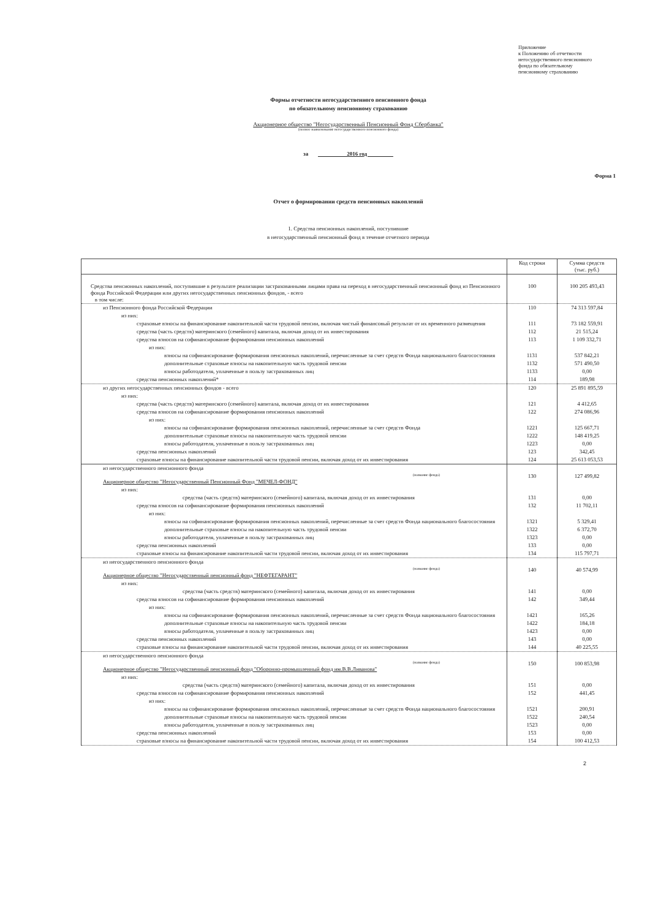Приложение
к Положению об отчетности
негосударственного пенсионного
фонда по обязательному
пенсионному страхованию
Формы отчетности негосударственного пенсионного фонда
по обязательному пенсионному страхованию
Акционерное общество "Негосударственный Пенсионный Фонд Сбербанка"
(полное наименование негосударственного пенсионного фонда)
за 2016 год
Форма 1
Отчет о формировании средств пенсионных накоплений
1. Средства пенсионных накоплений, поступившие
в негосударственный пенсионный фонд в течение отчетного периода
| | Код строки | Сумма средств (тыс. руб.) |
| --- | --- | --- |
| Средства пенсионных накоплений, поступившие в результате реализации застрахованными лицами права на переход в негосударственный пенсионный фонд из Пенсионного фонда Российской Федерации или других негосударственных пенсионных фондов, - всего в том числе: | 100 | 100 205 493,43 |
| из Пенсионного фонда Российской Федерации | 110 | 74 313 597,84 |
| из них: | | |
| страховые взносы на финансирование накопительной части трудовой пенсии, включая чистый финансовый результат от их временного размещения | 111 | 73 182 559,91 |
| средства (часть средств) материнского (семейного) капитала, включая доход от их инвестирования | 112 | 21 515,24 |
| средства взносов на софинансирование формирования пенсионных накоплений | 113 | 1 109 332,71 |
| из них: | | |
| взносы на софинансирование формирования пенсионных накоплений, перечисленные за счет средств Фонда национального благосостояния | 1131 | 537 842,21 |
| дополнительные страховые взносы на накопительную часть трудовой пенсии | 1132 | 571 490,50 |
| взносы работодателя, уплаченные в пользу застрахованных лиц | 1133 | 0,00 |
| средства пенсионных накоплений* | 114 | 189,98 |
| из других негосударственных пенсионных фондов - всего | 120 | 25 891 895,59 |
| из них: | | |
| средства (часть средств) материнского (семейного) капитала, включая доход от их инвестирования | 121 | 4 412,65 |
| средства взносов на софинансирование формирования пенсионных накоплений | 122 | 274 086,96 |
| из них: | | |
| взносы на софинансирование формирования пенсионных накоплений, перечисленные за счет средств Фонда | 1221 | 125 667,71 |
| дополнительные страховые взносы на накопительную часть трудовой пенсии | 1222 | 148 419,25 |
| взносы работодателя, уплаченные в пользу застрахованных лиц | 1223 | 0,00 |
| средства пенсионных накоплений | 123 | 342,45 |
| страховые взносы на финансирование накопительной части трудовой пенсии, включая доход от их инвестирования | 124 | 25 613 053,53 |
| из негосударственного пенсионного фонда (название фонда) Акционерное общество "Негосударственный Пенсионный Фонд "МЕЧЕЛ-ФОНД" | 130 | 127 499,82 |
| из них: | | |
| средства (часть средств) материнского (семейного) капитала, включая доход от их инвестирования | 131 | 0,00 |
| средства взносов на софинансирование формирования пенсионных накоплений | 132 | 11 702,11 |
| из них: | | |
| взносы на софинансирование формирования пенсионных накоплений, перечисленные за счет средств Фонда национального благосостояния | 1321 | 5 329,41 |
| дополнительные страховые взносы на накопительную часть трудовой пенсии | 1322 | 6 372,70 |
| взносы работодателя, уплаченные в пользу застрахованных лиц | 1323 | 0,00 |
| средства пенсионных накоплений | 133 | 0,00 |
| страховые взносы на финансирование накопительной части трудовой пенсии, включая доход от их инвестирования | 134 | 115 797,71 |
| из негосударственного пенсионного фонда (название фонда) Акционерное общество "Негосударственный пенсионный фонд "НЕФТЕГАРАНТ" | 140 | 40 574,99 |
| из них: | | |
| средства (часть средств) материнского (семейного) капитала, включая доход от их инвестирования | 141 | 0,00 |
| средства взносов на софинансирование формирования пенсионных накоплений | 142 | 349,44 |
| из них: | | |
| взносы на софинансирование формирования пенсионных накоплений, перечисленные за счет средств Фонда национального благосостояния | 1421 | 165,26 |
| дополнительные страховые взносы на накопительную часть трудовой пенсии | 1422 | 184,18 |
| взносы работодателя, уплаченные в пользу застрахованных лиц | 1423 | 0,00 |
| средства пенсионных накоплений | 143 | 0,00 |
| страховые взносы на финансирование накопительной части трудовой пенсии, включая доход от их инвестирования | 144 | 40 225,55 |
| из негосударственного пенсионного фонда (название фонда) Акционерное общество "Негосударственный пенсионный фонд "Оборонно-промышленный фонд им.В.В.Ливанова" | 150 | 100 853,98 |
| из них: | | |
| средства (часть средств) материнского (семейного) капитала, включая доход от их инвестирования | 151 | 0,00 |
| средства взносов на софинансирование формирования пенсионных накоплений | 152 | 441,45 |
| из них: | | |
| взносы на софинансирование формирования пенсионных накоплений, перечисленные за счет средств Фонда национального благосостояния | 1521 | 200,91 |
| дополнительные страховые взносы на накопительную часть трудовой пенсии | 1522 | 240,54 |
| взносы работодателя, уплаченные в пользу застрахованных лиц | 1523 | 0,00 |
| средства пенсионных накоплений | 153 | 0,00 |
| страховые взносы на финансирование накопительной части трудовой пенсии, включая доход от их инвестирования | 154 | 100 412,53 |
2